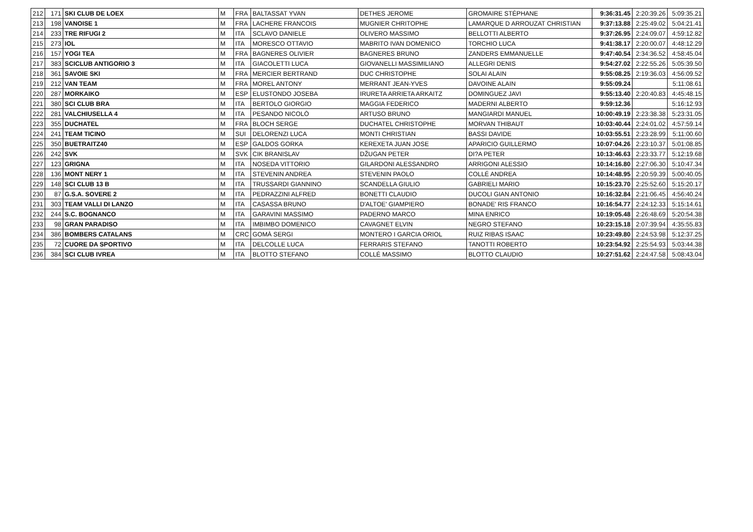| 212 | 171 | SKI CLUB DE LOEX | M | FRA | BALTASSAT YVAN | DETHES JEROME | GROMAIRE STÉPHANE | 9:36:31.45 | 2:20:39.26 | 5:09:35.21 |
| 213 | 198 | VANOISE 1 | M | FRA | LACHERE FRANCOIS | MUGNIER CHRITOPHE | LAMARQUE D ARROUZAT CHRISTIAN | 9:37:13.88 | 2:25:49.02 | 5:04:21.41 |
| 214 | 233 | TRE RIFUGI 2 | M | ITA | SCLAVO DANIELE | OLIVERO MASSIMO | BELLOTTI ALBERTO | 9:37:26.95 | 2:24:09.07 | 4:59:12.82 |
| 215 | 273 | IOL | M | ITA | MORESCO OTTAVIO | MABRITO IVAN DOMENICO | TORCHIO LUCA | 9:41:38.17 | 2:20:00.07 | 4:48:12.29 |
| 216 | 157 | YOGI TEA | M | FRA | BAGNERES OLIVIER | BAGNERES BRUNO | ZANDERS EMMANUELLE | 9:47:40.54 | 2:34:36.52 | 4:58:45.04 |
| 217 | 383 | SCICLUB ANTIGORIO 3 | M | ITA | GIACOLETTI LUCA | GIOVANELLI MASSIMILIANO | ALLEGRI DENIS | 9:54:27.02 | 2:22:55.26 | 5:05:39.50 |
| 218 | 361 | SAVOIE SKI | M | FRA | MERCIER BERTRAND | DUC CHRISTOPHE | SOLAI ALAIN | 9:55:08.25 | 2:19:36.03 | 4:56:09.52 |
| 219 | 212 | VAN TEAM | M | FRA | MOREL ANTONY | MERRANT JEAN-YVES | DAVOINE ALAIN | 9:55:09.24 | | 5:11:08.61 |
| 220 | 287 | MORKAIKO | M | ESP | ELUSTONDO JOSEBA | IRURETA ARRIETA ARKAITZ | DOMINGUEZ JAVI | 9:55:13.40 | 2:20:40.83 | 4:45:48.15 |
| 221 | 380 | SCI CLUB BRA | M | ITA | BERTOLO GIORGIO | MAGGIA FEDERICO | MADERNI ALBERTO | 9:59:12.36 | | 5:16:12.93 |
| 222 | 281 | VALCHIUSELLA 4 | M | ITA | PESANDO NICOLÒ | ARTUSO BRUNO | MANGIARDI MANUEL | 10:00:49.19 | 2:23:38.38 | 5:23:31.05 |
| 223 | 355 | DUCHATEL | M | FRA | BLOCH SERGE | DUCHATEL CHRISTOPHE | MORVAN THIBAUT | 10:03:40.44 | 2:24:01.02 | 4:57:59.14 |
| 224 | 241 | TEAM TICINO | M | SUI | DELORENZI LUCA | MONTI CHRISTIAN | BASSI DAVIDE | 10:03:55.51 | 2:23:28.99 | 5:11:00.60 |
| 225 | 350 | BUETRAITZ40 | M | ESP | GALDOS GORKA | KEREXETA JUAN JOSE | APARICIO GUILLERMO | 10:07:04.26 | 2:23:10.37 | 5:01:08.85 |
| 226 | 242 | SVK | M | SVK | CIK BRANISLAV | DŽUGAN PETER | DI?A PETER | 10:13:46.63 | 2:23:33.77 | 5:12:19.68 |
| 227 | 123 | GRIGNA | M | ITA | NOSEDA VITTORIO | GILARDONI ALESSANDRO | ARRIGONI ALESSIO | 10:14:16.80 | 2:27:06.30 | 5:10:47.34 |
| 228 | 136 | MONT NERY 1 | M | ITA | STEVENIN ANDREA | STEVENIN PAOLO | COLLÉ ANDREA | 10:14:48.95 | 2:20:59.39 | 5:00:40.05 |
| 229 | 148 | SCI CLUB 13 B | M | ITA | TRUSSARDI GIANNINO | SCANDELLA GIULIO | GABRIELI MARIO | 10:15:23.70 | 2:25:52.60 | 5:15:20.17 |
| 230 | 87 | G.S.A. SOVERE 2 | M | ITA | PEDRAZZINI ALFRED | BONETTI CLAUDIO | DUCOLI GIAN ANTONIO | 10:16:32.84 | 2:21:06.45 | 4:56:40.24 |
| 231 | 303 | TEAM VALLI DI LANZO | M | ITA | CASASSA BRUNO | D'ALTOE' GIAMPIERO | BONADE' RIS FRANCO | 10:16:54.77 | 2:24:12.33 | 5:15:14.61 |
| 232 | 244 | S.C. BOGNANCO | M | ITA | GARAVINI MASSIMO | PADERNO MARCO | MINA ENRICO | 10:19:05.48 | 2:26:48.69 | 5:20:54.38 |
| 233 | 98 | GRAN PARADISO | M | ITA | IMBIMBO DOMENICO | CAVAGNET ELVIN | NEGRO STEFANO | 10:23:15.18 | 2:07:39.94 | 4:35:55.83 |
| 234 | 386 | BOMBERS CATALANS | M | CRC | GOMÀ SERGI | MONTERO I GARCIA ORIOL | RUIZ RIBAS ISAAC | 10:23:49.80 | 2:24:53.98 | 5:12:37.25 |
| 235 | 72 | CUORE DA SPORTIVO | M | ITA | DELCOLLE LUCA | FERRARIS STEFANO | TANOTTI ROBERTO | 10:23:54.92 | 2:25:54.93 | 5:03:44.38 |
| 236 | 384 | SCI CLUB IVREA | M | ITA | BLOTTO STEFANO | COLLÉ MASSIMO | BLOTTO CLAUDIO | 10:27:51.62 | 2:24:47.58 | 5:08:43.04 |